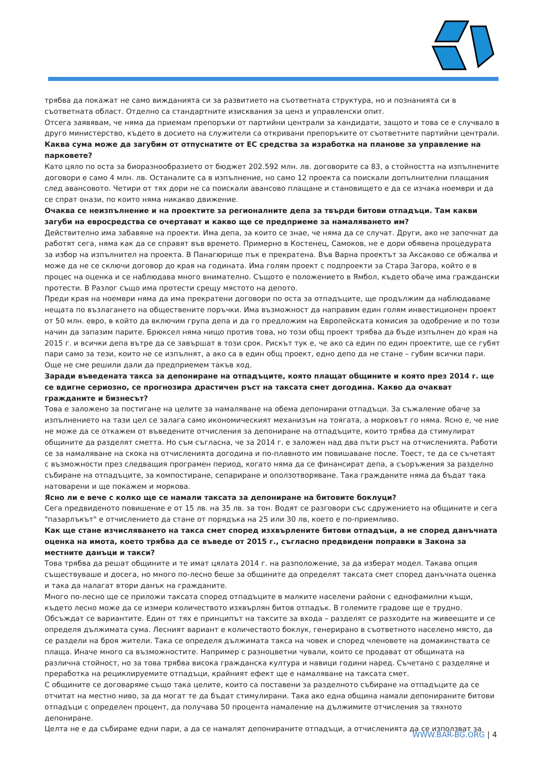трябва да покажат не само вижданията си за развитието на съответната структура, но и познанията си в съответната област. Отделно са стандартните изисквания за ценз и управленски опит.
Отсега заявявам, че няма да приемам препоръки от партийни централи за кандидати, защото и това се е случвало в друго министерство, където в досието на служители са откривани препоръките от съответните партийни централи.
Каква сума може да загубим от отпуснатите от ЕС средства за изработка на планове за управление на парковете?
Като цяло по оста за биоразнообразието от бюджет 202.592 млн. лв. договорите са 83, а стойността на изпълнените договори е само 4 млн. лв. Останалите са в изпълнение, но само 12 проекта са поискали допълнителни плащания след авансовото. Четири от тях дори не са поискали авансово плащане и становището е да се изчака ноември и да се спрат онази, по които няма никакво движение.
Очаква се неизпълнение и на проектите за регионалните депа за твърди битови отпадъци. Там какви загуби на евросредства се очертават и какво ще се предприеме за намаляването им?
Действително има забавяне на проекти. Има депа, за които се знае, че няма да се случат. Други, ако не започнат да работят сега, няма как да се справят във времето. Примерно в Костенец, Самоков, не е дори обявена процедурата за избор на изпълнител на проекта. В Панагюрище пък е прекратена. Във Варна проектът за Аксаково се обжалва и може да не се сключи договор до края на годината. Има голям проект с подпроекти за Стара Загора, който е в процес на оценка и се наблюдава много внимателно. Същото е положението в Ямбол, където обаче има граждански протести. В Разлог също има протести срещу мястото на депото.
Преди края на ноември няма да има прекратени договори по оста за отпадъците, ще продължим да наблюдаваме нещата по възлагането на обществените поръчки. Има възможност да направим един голям инвестиционен проект от 50 млн. евро, в който да включим група депа и да го предложим на Европейската комисия за одобрение и по този начин да запазим парите. Брюксел няма нищо против това, но този общ проект трябва да бъде изпълнен до края на 2015 г. и всички депа вътре да се завършат в този срок. Рискът тук е, че ако са един по един проектите, ще се губят пари само за тези, които не се изпълнят, а ако са в един общ проект, едно депо да не стане – губим всички пари. Още не сме решили дали да предприемем такъв ход.
Заради въведената такса за депониране на отпадъците, която плащат общините и която през 2014 г. ще се вдигне сериозно, се прогнозира драстичен ръст на таксата смет догодина. Какво да очакват гражданите и бизнесът?
Това е заложено за постигане на целите за намаляване на обема депонирани отпадъци. За съжаление обаче за изпълнението на тази цел се залага само икономическият механизъм на тоягата, а морковът го няма. Ясно е, че ние не може да се откажем от въведените отчисления за депониране на отпадъците, които трябва да стимулират общините да разделят сметта. Но съм съгласна, че за 2014 г. е заложен над два пъти ръст на отчисленията. Работи се за намаляване на скока на отчисленията догодина и по-плавното им повишаване после. Тоест, те да се съчетаят с възможности през следващия програмен период, когато няма да се финансират депа, а съоръжения за разделно събиране на отпадъците, за компостиране, сепариране и оползотворяване. Така гражданите няма да бъдат така натоварени и ще покажем и моркова.
Ясно ли е вече с колко ще се намали таксата за депониране на битовите боклуци?
Сега предвиденото повишение е от 15 лв. на 35 лв. за тон. Водят се разговори със сдружението на общините и сега "пазарлъкът" е отчислението да стане от порядъка на 25 или 30 лв, което е по-приемливо.
Как ще стане изчисляването на такса смет според изхвърлените битови отпадъци, а не според данъчната оценка на имота, което трябва да се въведе от 2015 г., съгласно предвидени поправки в Закона за местните данъци и такси?
Това трябва да решат общините и те имат цялата 2014 г. на разположение, за да изберат модел. Такава опция съществуваше и досега, но много по-лесно беше за общините да определят таксата смет според данъчната оценка и така да налагат втори данък на гражданите.
Много по-лесно ще се приложи таксата според отпадъците в малките населени райони с еднофамилни къщи, където лесно може да се измери количеството изхвърлян битов отпадък. В големите градове ще е трудно. Обсъждат се вариантите. Един от тях е принципът на таксите за входа – разделят се разходите на живеещите и се определя дължимата сума. Лесният вариант е количеството боклук, генерирано в съответното населено място, да се раздели на броя жители. Така се определя дължимата такса на човек и според членовете на домакинствата се плаща. Иначе много са възможностите. Например с разноцветни чували, които се продават от общината на различна стойност, но за това трябва висока гражданска култура и навици години наред. Съчетано с разделяне и преработка на рециклируемите отпадъци, крайният ефект ще е намаляване на таксата смет.
С общините се договаряме също така целите, които са поставени за разделното събиране на отпадъците да се отчитат на местно ниво, за да могат те да бъдат стимулирани. Така ако една община намали депонираните битови отпадъци с определен процент, да получава 50 процента намаление на дължимите отчисления за тяхното депониране.
Целта не е да събираме едни пари, а да се намалят депонираните отпадъци, а отчисленията да се използват за
WWW.BAR-BG.ORG | 4